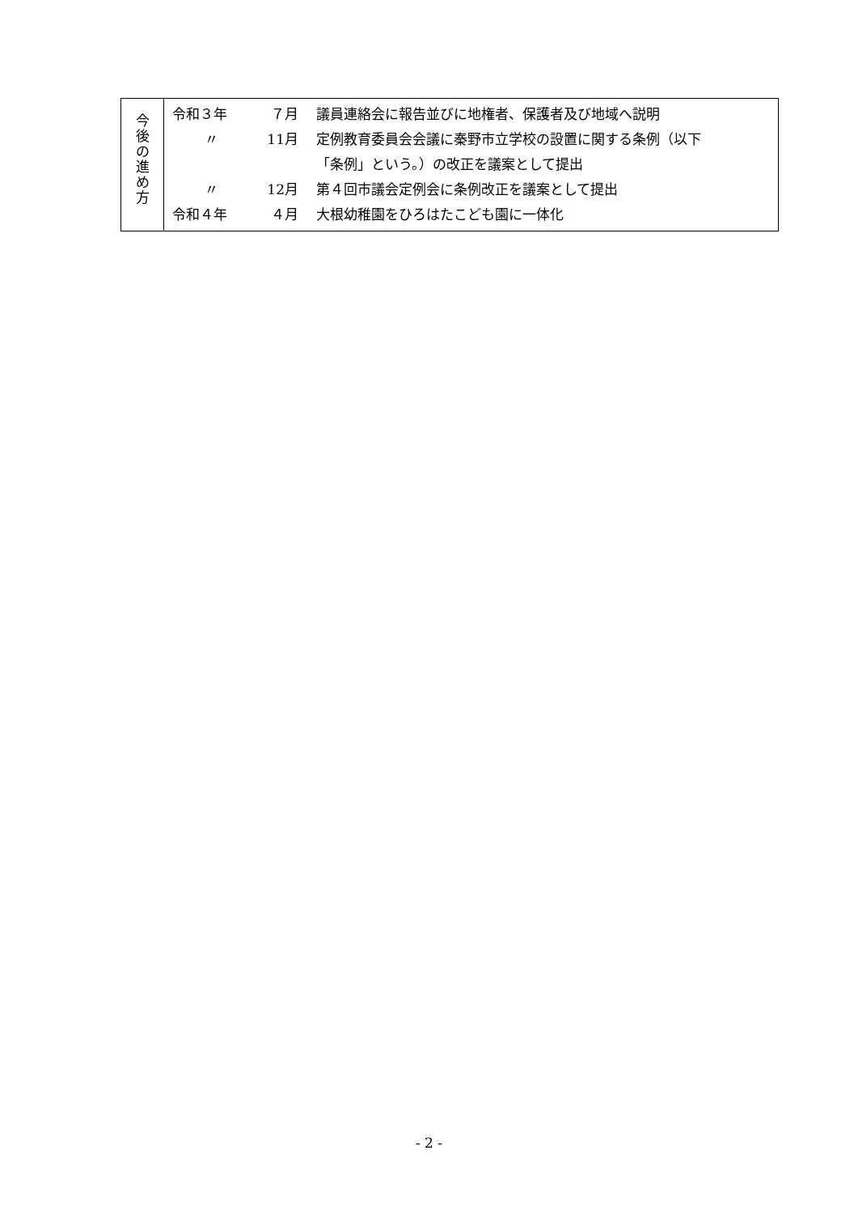今
後
の
進
め
方
| 令和３年 | ７月 | 議員連絡会に報告並びに地権者、保護者及び地域へ説明 |
| 〃 | 11月 | 定例教育委員会会議に秦野市立学校の設置に関する条例（以下 「条例」という。）の改正を議案として提出 |
| 〃 | 12月 | 第４回市議会定例会に条例改正を議案として提出 |
| 令和４年 | ４月 | 大根幼稚園をひろはたこども園に一体化 |
- 2 -